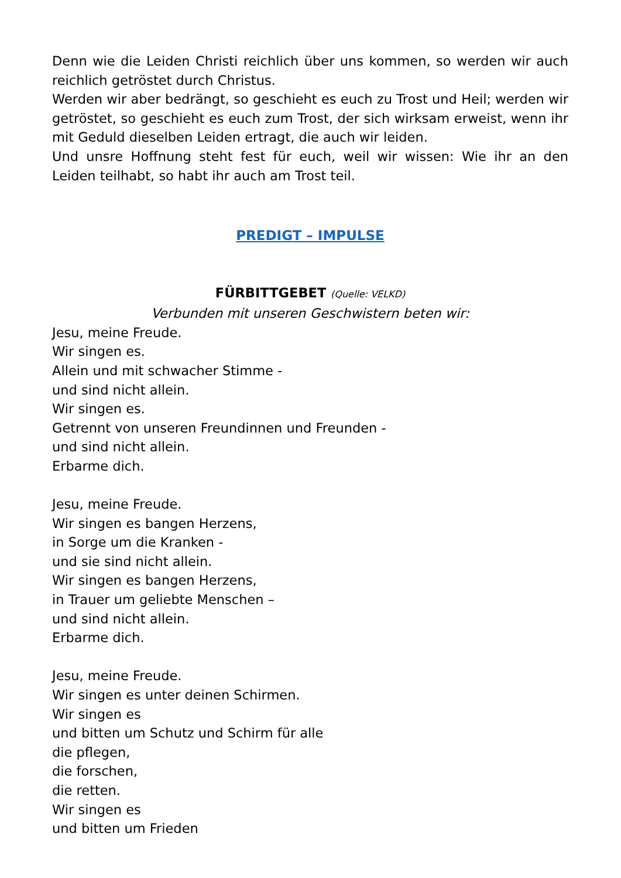Denn wie die Leiden Christi reichlich über uns kommen, so werden wir auch reichlich getröstet durch Christus.
Werden wir aber bedrängt, so geschieht es euch zu Trost und Heil; werden wir getröstet, so geschieht es euch zum Trost, der sich wirksam erweist, wenn ihr mit Geduld dieselben Leiden ertragt, die auch wir leiden.
Und unsre Hoffnung steht fest für euch, weil wir wissen: Wie ihr an den Leiden teilhabt, so habt ihr auch am Trost teil.
PREDIGT – IMPULSE
FÜRBITTGEBET (Quelle: VELKD)
Verbunden mit unseren Geschwistern beten wir:
Jesu, meine Freude.
Wir singen es.
Allein und mit schwacher Stimme -
und sind nicht allein.
Wir singen es.
Getrennt von unseren Freundinnen und Freunden -
und sind nicht allein.
Erbarme dich.
Jesu, meine Freude.
Wir singen es bangen Herzens,
in Sorge um die Kranken -
und sie sind nicht allein.
Wir singen es bangen Herzens,
in Trauer um geliebte Menschen –
und sind nicht allein.
Erbarme dich.
Jesu, meine Freude.
Wir singen es unter deinen Schirmen.
Wir singen es
und bitten um Schutz und Schirm für alle
die pflegen,
die forschen,
die retten.
Wir singen es
und bitten um Frieden